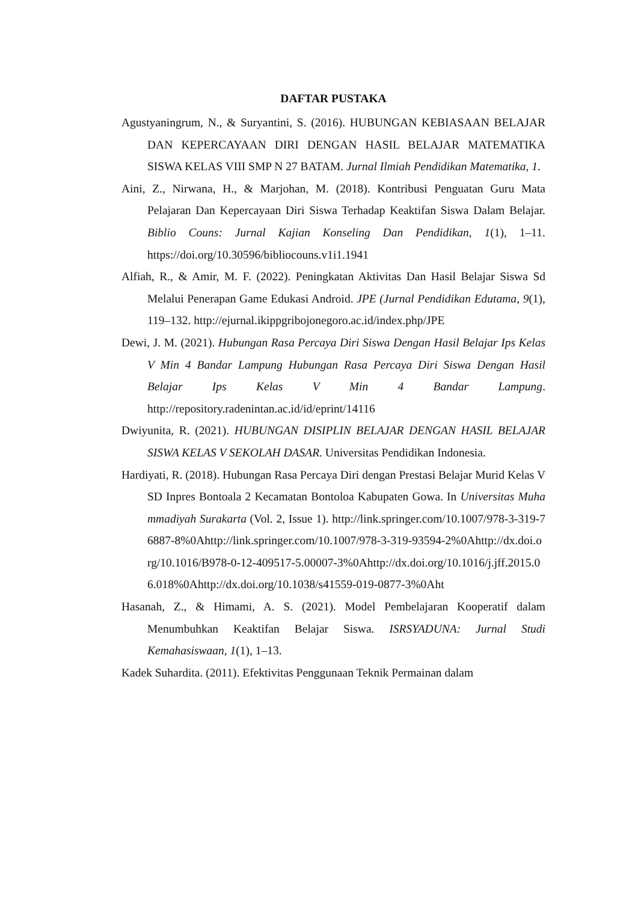DAFTAR PUSTAKA
Agustyaningrum, N., & Suryantini, S. (2016). HUBUNGAN KEBIASAAN BELAJAR DAN KEPERCAYAAN DIRI DENGAN HASIL BELAJAR MATEMATIKA SISWA KELAS VIII SMP N 27 BATAM. Jurnal Ilmiah Pendidikan Matematika, 1.
Aini, Z., Nirwana, H., & Marjohan, M. (2018). Kontribusi Penguatan Guru Mata Pelajaran Dan Kepercayaan Diri Siswa Terhadap Keaktifan Siswa Dalam Belajar. Biblio Couns: Jurnal Kajian Konseling Dan Pendidikan, 1(1), 1–11. https://doi.org/10.30596/bibliocouns.v1i1.1941
Alfiah, R., & Amir, M. F. (2022). Peningkatan Aktivitas Dan Hasil Belajar Siswa Sd Melalui Penerapan Game Edukasi Android. JPE (Jurnal Pendidikan Edutama, 9(1), 119–132. http://ejurnal.ikippgribojonegoro.ac.id/index.php/JPE
Dewi, J. M. (2021). Hubungan Rasa Percaya Diri Siswa Dengan Hasil Belajar Ips Kelas V Min 4 Bandar Lampung Hubungan Rasa Percaya Diri Siswa Dengan Hasil Belajar Ips Kelas V Min 4 Bandar Lampung. http://repository.radenintan.ac.id/id/eprint/14116
Dwiyunita, R. (2021). HUBUNGAN DISIPLIN BELAJAR DENGAN HASIL BELAJAR SISWA KELAS V SEKOLAH DASAR. Universitas Pendidikan Indonesia.
Hardiyati, R. (2018). Hubungan Rasa Percaya Diri dengan Prestasi Belajar Murid Kelas V SD Inpres Bontoala 2 Kecamatan Bontoloa Kabupaten Gowa. In Universitas Muhammadiyah Surakarta (Vol. 2, Issue 1). http://link.springer.com/10.1007/978-3-319-76887-8%0Ahttp://link.springer.com/10.1007/978-3-319-93594-2%0Ahttp://dx.doi.org/10.1016/B978-0-12-409517-5.00007-3%0Ahttp://dx.doi.org/10.1016/j.jff.2015.06.018%0Ahttp://dx.doi.org/10.1038/s41559-019-0877-3%0Aht
Hasanah, Z., & Himami, A. S. (2021). Model Pembelajaran Kooperatif dalam Menumbuhkan Keaktifan Belajar Siswa. ISRSYADUNA: Jurnal Studi Kemahasiswaan, 1(1), 1–13.
Kadek Suhardita. (2011). Efektivitas Penggunaan Teknik Permainan dalam